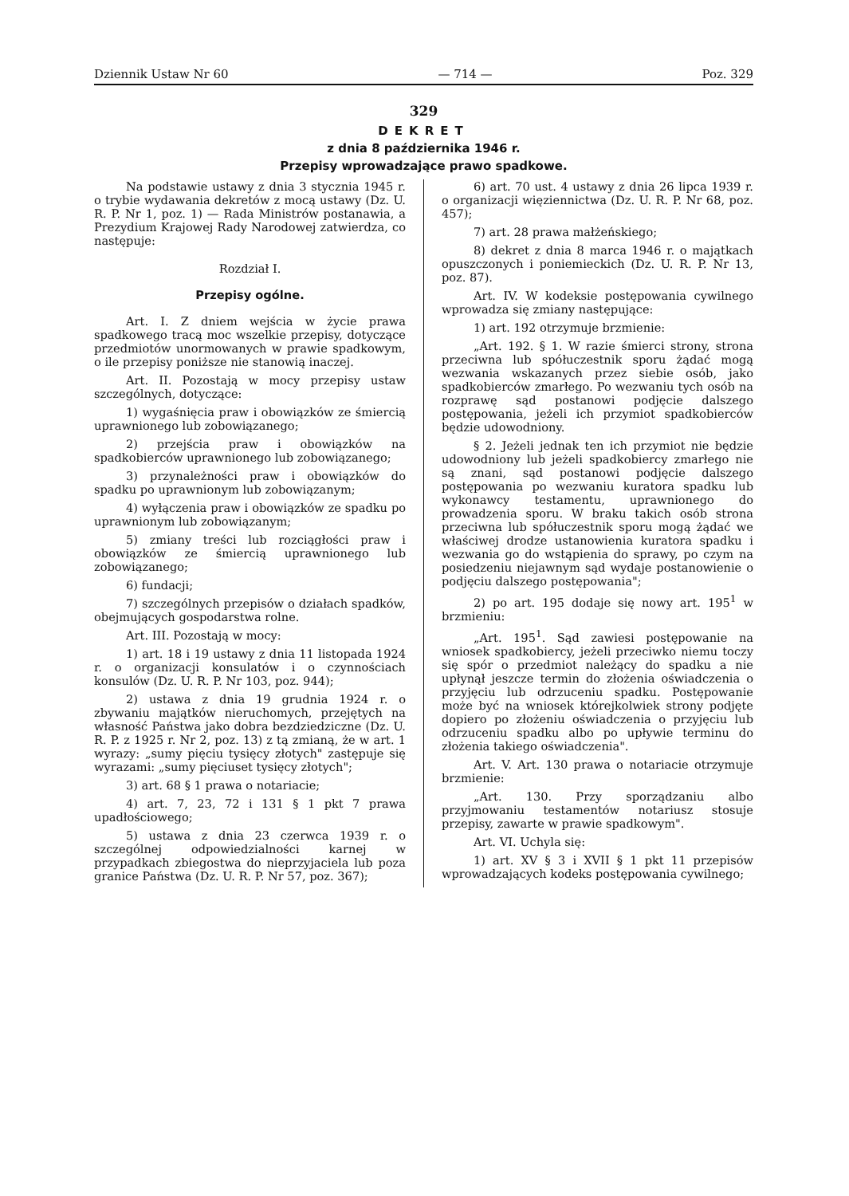Dziennik Ustaw Nr 60 — 714 — Poz. 329
329
DEKRET
z dnia 8 października 1946 r.
Przepisy wprowadzające prawo spadkowe.
Na podstawie ustawy z dnia 3 stycznia 1945 r. o trybie wydawania dekretów z mocą ustawy (Dz. U. R. P. Nr 1, poz. 1) — Rada Ministrów postanawia, a Prezydium Krajowej Rady Narodowej zatwierdza, co następuje:
Rozdział I.
Przepisy ogólne.
Art. I. Z dniem wejścia w życie prawa spadkowego tracą moc wszelkie przepisy, dotyczące przedmiotów unormowanych w prawie spadkowym, o ile przepisy poniższe nie stanowią inaczej.
Art. II. Pozostają w mocy przepisy ustaw szczególnych, dotyczące:
1) wygaśnięcia praw i obowiązków ze śmiercią uprawnionego lub zobowiązanego;
2) przejścia praw i obowiązków na spadkobierców uprawnionego lub zobowiązanego;
3) przynależności praw i obowiązków do spadku po uprawnionym lub zobowiązanym;
4) wyłączenia praw i obowiązków ze spadku po uprawnionym lub zobowiązanym;
5) zmiany treści lub rozciągłości praw i obowiązków ze śmiercią uprawnionego lub zobowiązanego;
6) fundacji;
7) szczególnych przepisów o działach spadków, obejmujących gospodarstwa rolne.
Art. III. Pozostają w mocy:
1) art. 18 i 19 ustawy z dnia 11 listopada 1924 r. o organizacji konsulatów i o czynnościach konsulów (Dz. U. R. P. Nr 103, poz. 944);
2) ustawa z dnia 19 grudnia 1924 r. o zbywaniu majątków nieruchomych, przejętych na własność Państwa jako dobra bezdziedziczne (Dz. U. R. P. z 1925 r. Nr 2, poz. 13) z tą zmianą, że w art. 1 wyrazy: „sumy pięciu tysięcy złotych" zastępuje się wyrazami: „sumy pięciuset tysięcy złotych";
3) art. 68 § 1 prawa o notariacie;
4) art. 7, 23, 72 i 131 § 1 pkt 7 prawa upadłościowego;
5) ustawa z dnia 23 czerwca 1939 r. o szczególnej odpowiedzialności karnej w przypadkach zbiegostwa do nieprzyjaciela lub poza granice Państwa (Dz. U. R. P. Nr 57, poz. 367);
6) art. 70 ust. 4 ustawy z dnia 26 lipca 1939 r. o organizacji więziennictwa (Dz. U. R. P. Nr 68, poz. 457);
7) art. 28 prawa małżeńskiego;
8) dekret z dnia 8 marca 1946 r. o majątkach opuszczonych i poniemieckich (Dz. U. R. P. Nr 13, poz. 87).
Art. IV. W kodeksie postępowania cywilnego wprowadza się zmiany następujące:
1) art. 192 otrzymuje brzmienie:
„Art. 192. § 1. W razie śmierci strony, strona przeciwna lub spółuczestnik sporu żądać mogą wezwania wskazanych przez siebie osób, jako spadkobierców zmarłego. Po wezwaniu tych osób na rozprawę sąd postanowi podjęcie dalszego postępowania, jeżeli ich przymiot spadkobierców będzie udowodniony.
§ 2. Jeżeli jednak ten ich przymiot nie będzie udowodniony lub jeżeli spadkobiercy zmarłego nie są znani, sąd postanowi podjęcie dalszego postępowania po wezwaniu kuratora spadku lub wykonawcy testamentu, uprawnionego do prowadzenia sporu. W braku takich osób strona przeciwna lub spółuczestnik sporu mogą żądać we właściwej drodze ustanowienia kuratora spadku i wezwania go do wstąpienia do sprawy, po czym na posiedzeniu niejawnym sąd wydaje postanowienie o podjęciu dalszego postępowania";
2) po art. 195 dodaje się nowy art. 195<sup>1</sup> w brzmieniu:
„Art. 195<sup>1</sup>. Sąd zawiesi postępowanie na wniosek spadkobiercy, jeżeli przeciwko niemu toczy się spór o przedmiot należący do spadku a nie upłynął jeszcze termin do złożenia oświadczenia o przyjęciu lub odrzuceniu spadku. Postępowanie może być na wniosek którejkolwiek strony podjęte dopiero po złożeniu oświadczenia o przyjęciu lub odrzuceniu spadku albo po upływie terminu do złożenia takiego oświadczenia".
Art. V. Art. 130 prawa o notariacie otrzymuje brzmienie:
„Art. 130. Przy sporządzaniu albo przyjmowaniu testamentów notariusz stosuje przepisy, zawarte w prawie spadkowym".
Art. VI. Uchyla się:
1) art. XV § 3 i XVII § 1 pkt 11 przepisów wprowadzających kodeks postępowania cywilnego;